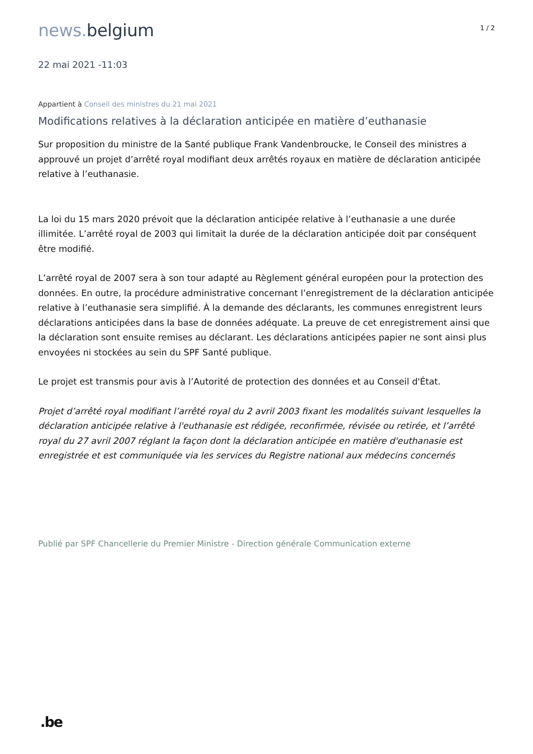news. belgium
1 / 2
22 mai 2021 -11:03
Appartient à Conseil des ministres du 21 mai 2021
Modifications relatives à la déclaration anticipée en matière d’euthanasie
Sur proposition du ministre de la Santé publique Frank Vandenbroucke, le Conseil des ministres a approuvé un projet d’arrêté royal modifiant deux arrêtés royaux en matière de déclaration anticipée relative à l’euthanasie.
La loi du 15 mars 2020 prévoit que la déclaration anticipée relative à l’euthanasie a une durée illimitée. L’arrêté royal de 2003 qui limitait la durée de la déclaration anticipée doit par conséquent être modifié.
L’arrêté royal de 2007 sera à son tour adapté au Règlement général européen pour la protection des données. En outre, la procédure administrative concernant l’enregistrement de la déclaration anticipée relative à l’euthanasie sera simplifié. À la demande des déclarants, les communes enregistrent leurs déclarations anticipées dans la base de données adéquate. La preuve de cet enregistrement ainsi que la déclaration sont ensuite remises au déclarant. Les déclarations anticipées papier ne sont ainsi plus envoyées ni stockées au sein du SPF Santé publique.
Le projet est transmis pour avis à l’Autorité de protection des données et au Conseil d'État.
Projet d’arrêté royal modifiant l’arrêté royal du 2 avril 2003 fixant les modalités suivant lesquelles la déclaration anticipée relative à l'euthanasie est rédigée, reconfirmée, révisée ou retirée, et l’arrêté royal du 27 avril 2007 réglant la façon dont la déclaration anticipée en matière d'euthanasie est enregistrée et est communiquée via les services du Registre national aux médecins concernés
Publié par SPF Chancellerie du Premier Ministre - Direction générale Communication externe
.be